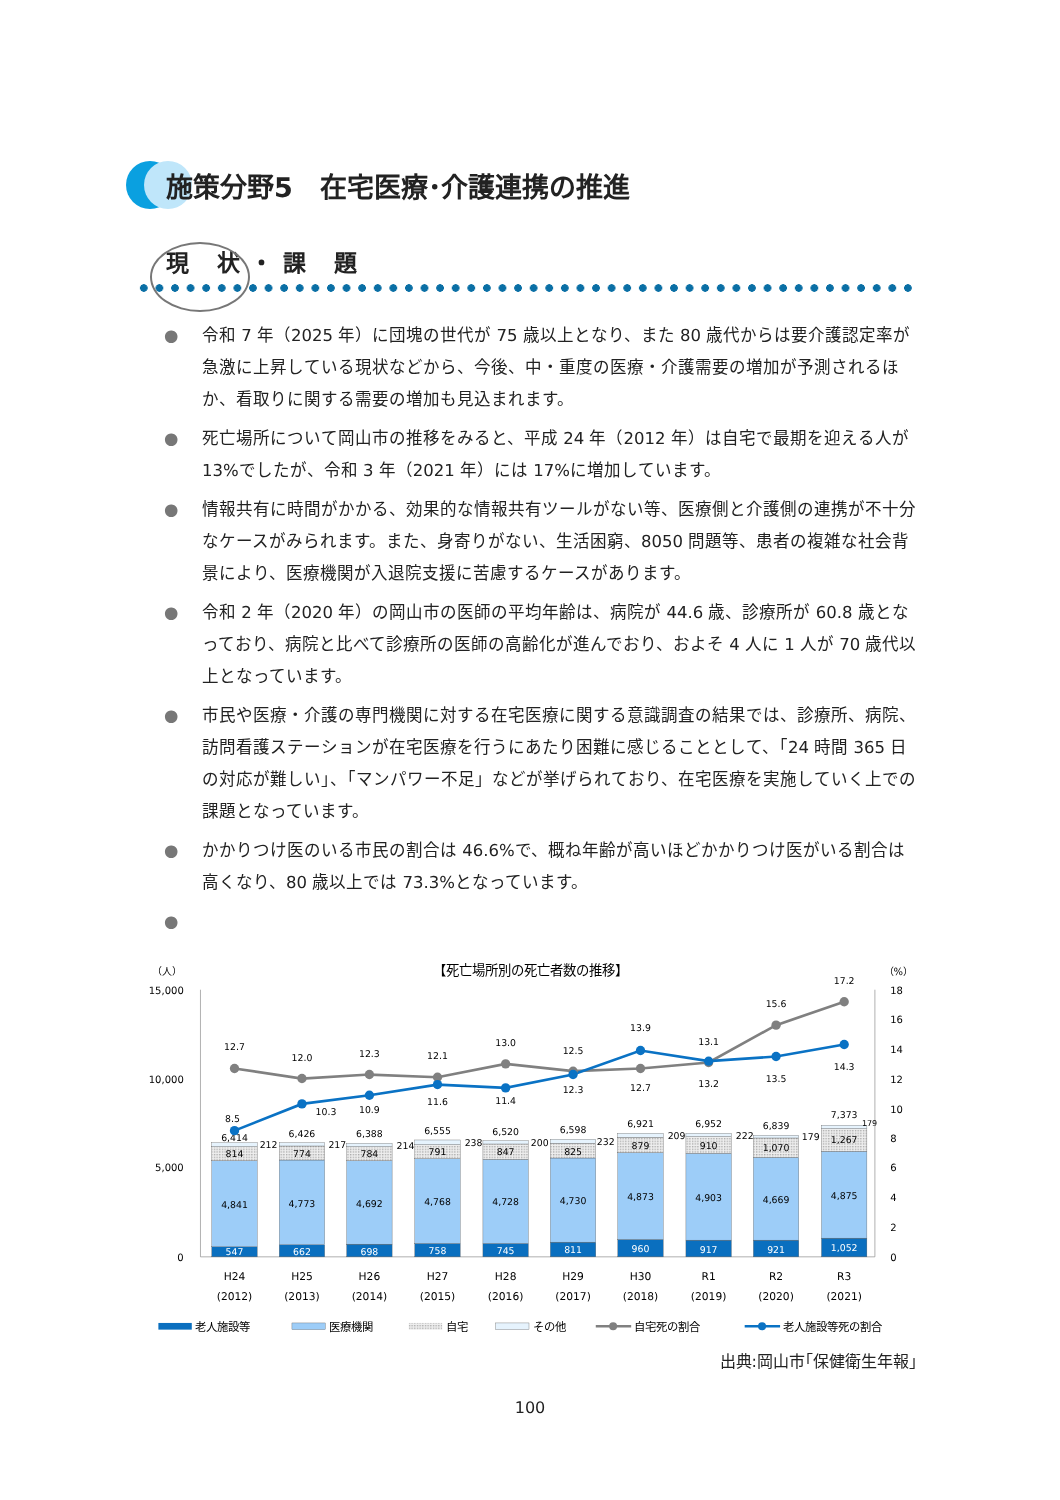施策分野5　在宅医療･介護連携の推進
現 状・課 題
● 令和 7 年（2025 年）に団塊の世代が 75 歳以上となり、また 80 歳代からは要介護認定率が急激に上昇している現状などから、今後、中・重度の医療・介護需要の増加が予測されるほか、看取りに関する需要の増加も見込まれます。
● 死亡場所について岡山市の推移をみると、平成 24 年（2012 年）は自宅で最期を迎える人が 13%でしたが、令和 3 年（2021 年）には 17%に増加しています。
● 情報共有に時間がかかる、効果的な情報共有ツールがない等、医療側と介護側の連携が不十分なケースがみられます。また、身寄りがない、生活困窮、8050 問題等、患者の複雑な社会背景により、医療機関が入退院支援に苦慮するケースがあります。
● 令和 2 年（2020 年）の岡山市の医師の平均年齢は、病院が 44.6 歳、診療所が 60.8 歳となっており、病院と比べて診療所の医師の高齢化が進んでおり、およそ 4 人に 1 人が 70 歳代以上となっています。
● 市民や医療・介護の専門機関に対する在宅医療に関する意識調査の結果では、診療所、病院、訪問看護ステーションが在宅医療を行うにあたり困難に感じることとして、「24 時間 365 日の対応が難しい」、「マンパワー不足」などが挙げられており、在宅医療を実施していく上での課題となっています。
● かかりつけ医のいる市民の割合は 46.6%で、概ね年齢が高いほどかかりつけ医がいる割合は高くなり、80 歳以上では 73.3%となっています。
●
【死亡場所別の死亡者数の推移】
（人）
（%）
15,000
10,000
5,000
0
18
16
14
12
10
8
6
4
2
0
547
662
698
758
745
811
960
917
921
1,052
4,841
4,773
4,692
4,768
4,728
4,730
4,873
4,903
4,669
4,875
814
774
784
791
847
825
879
910
1,070
1,267
6,414
6,426
6,388
6,555
6,520
6,598
6,921
6,952
6,839
7,373
212
217
214
238
200
232
209
222
179
179
12.7
12.0
12.3
12.1
13.0
12.5
13.9
13.1
15.6
17.2
8.5
10.3
10.9
11.6
11.4
12.3
12.7
13.2
13.5
14.3
H24
(2012)
H25
(2013)
H26
(2014)
H27
(2015)
H28
(2016)
H29
(2017)
H30
(2018)
R1
(2019)
R2
(2020)
R3
(2021)
老人施設等
医療機関
自宅
その他
自宅死の割合
老人施設等死の割合
出典:岡山市｢保健衛生年報｣
100